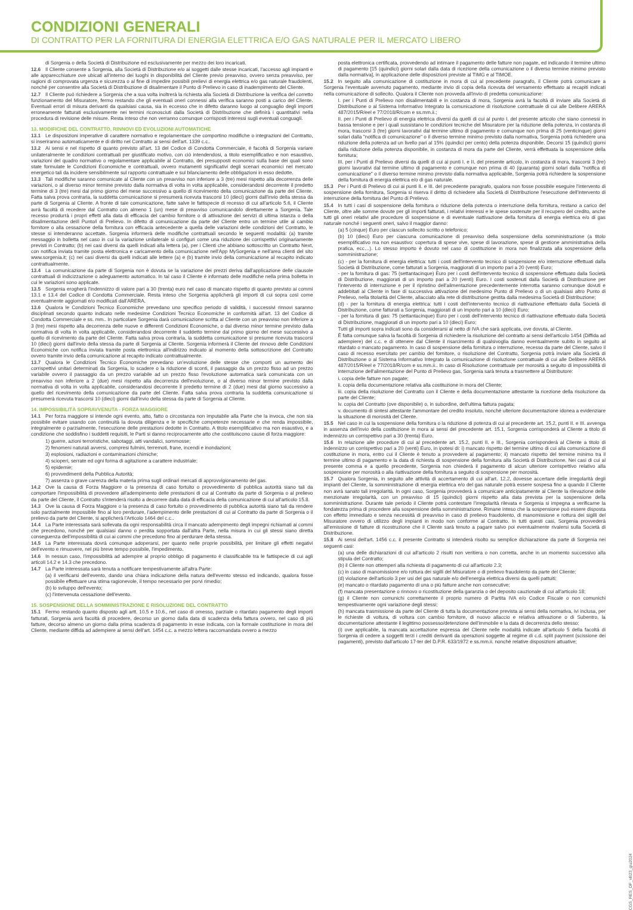CONDIZIONI GENERALI
DI CONTRATTO PER LA FORNITURA DI ENERGIA ELETTRICA E/O GAS NATURALE PER IL MERCATO LIBERO
di Sorgenia o della Società di Distribuzione ed esclusivamente per mezzo dei loro incaricati.
12.6 Il Cliente consente a Sorgenia, alla Società di Distribuzione e/o ai soggetti dalle stesse incaricati, l'accesso agli impianti e alle apparecchiature ove ubicati all'interno dei luoghi in disponibilità del Cliente previo preavviso, ovvero senza preavviso, per ragioni di comprovata urgenza e sicurezza o al fine di impedire possibili prelievi di energia elettrica e/o gas naturale fraudolenti, nonché per consentire alla Società di Distribuzione di disalimentare il Punto di Prelievo in caso di inadempimento del Cliente.
12.7 Il Cliente può richiedere a Sorgenia che a sua volta inoltrerà la richiesta alla Società di Distribuzione la verifica del corretto funzionamento del Misuratore, fermo restando che gli eventuali oneri connessi alla verifica saranno posti a carico del Cliente. Eventuali errori di misura derivanti da qualsiasi causa, sia in eccesso che in difetto daranno luogo al conguaglio degli importi erroneamente fatturati esclusivamente nei termini riconosciuti dalla Società di Distribuzione che definirà i quantitativi nella procedura di revisione delle misure. Resta inteso che non verranno comunque corrisposti interessi sugli eventuali conguagli.
13. MODIFICHE DEL CONTRATTO, RINNOVI ED EVOLUZIONI AUTOMATICHE
13.1 Le disposizioni imperative di carattere normativo e regolamentare che comportino modifiche o integrazioni del Contratto, si inseriranno automaticamente e di diritto nel Contratto ai sensi dell'art. 1339 c.c..
13.2 Ai sensi e nel rispetto di quanto previsto all'art. 13 del Codice di Condotta Commerciale, è facoltà di Sorgenia variare unilateralmente le condizioni contrattuali per giustificato motivo, con ciò intendendosi, a titolo esemplificativo e non esaustivo, variazioni del quadro normativo o regolamentare applicabile al Contratto, dei presupposti economici sulla base dei quali sono state formulate le Condizioni Economiche e contrattuali, ovvero mutamenti significativi degli scenari economici nel mercato energetico tali da incidere sensibilmente sul rapporto contrattuale e sul bilanciamento delle obbligazioni in esso dedotte.
13.3 Tali modifiche saranno comunicate al Cliente con un preavviso non inferiore a 3 (tre) mesi rispetto alla decorrenza delle variazioni, o al diverso minor termine previsto dalla normativa di volta in volta applicabile, considerandosi decorrente il predetto termine di 3 (tre) mesi dal primo giorno del mese successivo a quello di ricevimento della comunicazione da parte del Cliente. Fatta salva prova contraria, la suddetta comunicazione si presumerà ricevuta trascorsi 10 (dieci) giorni dall'invio della stessa da parte di Sorgenia al Cliente. A fronte di tale comunicazione, fatte salve le fattispecie di recesso di cui all'articolo 5.6, il Cliente avrà facoltà di recedere dal Contratto con almeno 1 (un) mese di preavviso comunicandolo direttamente a Sorgenia. Tale recesso produrrà i propri effetti alla data di efficacia del cambio fornitore o di attivazione dei servizi di ultima istanza o della disalimentazione del/i Punto/i di Prelievo. In difetto di comunicazione da parte del Cliente entro un termine utile al cambio fornitore o alla cessazione della fornitura con efficacia antecedente a quella delle variazioni delle condizioni del Contratto, le stesse si intenderanno accettate. Sorgenia informerà delle modifiche contrattuali secondo le seguenti modalità: (a) tramite messaggio in bolletta nel caso in cui la variazione unilaterale si configuri come una riduzione dei corrispettivi originariamente previsti in Contratto; (b) nei casi diversi da quelli indicati alla lettera (a), per i Clienti che abbiano sottoscritto un Contratto Next, con notifica inviata tramite posta elettronica e caricamento della comunicazione nell'App MySorgenia e nell'area clienti del sito www.sorgenia.it; (c) nei casi diversi da quelli indicati alle lettere (a) e (b) tramite invio della comunicazione al recapito indicato contrattualmente.
13.4 La comunicazione da parte di Sorgenia non è dovuta se la variazione dei prezzi deriva dall'applicazione delle clausole contrattuali di indicizzazione o adeguamento automatico. In tal caso il Cliente è informato delle modifiche nella prima bolletta in cui le variazioni sono applicate.
13.5 Sorgenia erogherà l'indennizzo di valore pari a 30 (trenta) euro nel caso di mancato rispetto di quanto previsto ai commi 13.1 e 13.4 del Codice di Condotta Commerciale. Resta inteso che Sorgenia applicherà gli importi di cui sopra così come eventualmente aggiornati e/o modificati dall'ARERA.
13.6 Qualora le Condizioni Tecnico Economiche prevedano uno specifico periodo di validità, i successivi rinnovi saranno disciplinati secondo quanto indicato nelle medesime Condizioni Tecnico Economiche in conformità all'art. 13 del Codice di Condotta Commerciale e ss. mm.. In particolare Sorgenia darà comunicazione scritta al Cliente con un preavviso non inferiore a 3 (tre) mesi rispetto alla decorrenza delle nuove e differenti Condizioni Economiche, o dal diverso minor termine previsto dalla normativa di volta in volta applicabile, considerandosi decorrente il suddetto termine dal primo giorno del mese successivo a quello di ricevimento da parte del Cliente. Fatta salva prova contraria, la suddetta comunicazione si presume ricevuta trascorsi 10 (dieci) giorni dall'invio della stessa da parte di Sorgenia al Cliente. Sorgenia informerà il Cliente del rinnovo delle Condizioni Economiche con notifica inviata tramite posta elettronica all'indirizzo indicato al momento della sottoscrizione del Contratto ovvero tramite invio della comunicazione al recapito indicato contrattualmente.
13.7 Qualora le Condizioni Tecnico Economiche prevedano un'evoluzione delle stesse che comporti un aumento dei corrispettivi unitari determinati da Sorgenia, lo scadere o la riduzione di sconti, il passaggio da un prezzo fisso ad un prezzo variabile ovvero il passaggio da un prezzo variabile ad un prezzo fisso l'evoluzione automatica sarà comunicata con un preavviso non inferiore a 2 (due) mesi rispetto alla decorrenza dell'evoluzione, o al diverso minor termine previsto dalla normativa di volta in volta applicabile, considerandosi decorrente il predetto termine di 2 (due) mesi dal giorno successivo a quello del ricevimento della comunicazione da parte del Cliente. Fatta salva prova contraria la suddetta comunicazione si presumerà ricevuta trascorsi 10 (dieci) giorni dall'invio della stessa da parte di Sorgenia al Cliente.
14. IMPOSSIBILITÀ SOPRAVVENUTA - FORZA MAGGIORE
14.1 Per forza maggiore si intende ogni evento, atto, fatto o circostanza non imputabile alla Parte che la invoca, che non sia possibile evitare usando con continuità la dovuta diligenza e le specifiche competenze necessarie e che renda impossibile, integralmente o parzialmente, l'esecuzione delle prestazioni dedotte in Contratto. A titolo esemplificativo ma non esaustivo, e a condizione che soddisfino i suddetti requisiti, le Parti si danno reciprocamente atto che costituiscono cause di forza maggiore:
1) guerre, azioni terroristiche, sabotaggi, atti vandalici, sommosse;
2) fenomeni naturali avversi, compresi fulmini, terremoti, frane, incendi e inondazioni;
3) esplosioni, radiazioni e contaminazioni chimiche;
4) scioperi, serrate ed ogni forma di agitazione a carattere industriale;
5) epidemie;
6) provvedimenti della Pubblica Autorità;
7) assenza o grave carenza della materia prima sugli ordinari mercati di approvvigionamento del gas.
14.2 Ove la causa di Forza Maggiore o la presenza di caso fortuito o provvedimento di pubblica autorità siano tali da comportare l'impossibilità di provvedere all'adempimento delle prestazioni di cui al Contratto da parte di Sorgenia o al prelievo da parte del Cliente, il Contratto s'intenderà risolto a decorrere dalla data di efficacia della comunicazione di cui all'articolo 15.8.
14.3 Ove la causa di Forza Maggiore o la presenza di caso fortuito o provvedimento di pubblica autorità siano tali da rendere solo parzialmente impossibile fino al loro perdurare, l'adempimento delle prestazioni di cui al Contratto da parte di Sorgenia o il prelievo da parte del Cliente, si applicherà l'Articolo 1464 del c.c..
14.4 La Parte interessata sarà sollevata da ogni responsabilità circa il mancato adempimento degli impegni richiamati ai commi che precedono, nonché per qualsiasi danno o perdita sopportata dall'altra Parte, nella misura in cui gli stessi siano diretta conseguenza dell'impossibilità di cui ai commi che precedono fino al perdurare della stessa.
14.5 La Parte interessata dovrà comunque adoperarsi, per quanto nelle proprie possibilità, per limitare gli effetti negativi dell'evento e rimuovere, nel più breve tempo possibile, l'impedimento.
14.6 In nessun caso, l'impossibilità ad adempire al proprio obbligo di pagamento è classificabile tra le fattispecie di cui agli articoli 14.2 e 14.3 che precedono.
14.7 La Parte interessata sarà tenuta a notificare tempestivamente all'altra Parte:
(a) il verificarsi dell'evento, dando una chiara indicazione della natura dell'evento stesso ed indicando, qualora fosse possibile effettuare una stima ragionevole, il tempo necessario per porvi rimedio;
(b) lo sviluppo dell'evento;
(c) l'intervenuta cessazione dell'evento.
15. SOSPENSIONE DELLA SOMMINISTRAZIONE E RISOLUZIONE DEL CONTRATTO
15.1 Fermo restando quanto disposto agli artt. 10.5 e 10.6., nel caso di omesso, parziale o ritardato pagamento degli importi fatturati, Sorgenia avrà facoltà di procedere, decorso un giorno dalla data di scadenza della fattura ovvero, nel caso di più fatture, decorso almeno un giorno dalla prima scadenza di pagamento in esse indicata, con la formale costituzione in mora del Cliente, mediante diffida ad adempiere ai sensi dell'art. 1454 c.c. a mezzo lettera raccomandata ovvero a mezzo
posta elettronica certificata, provvedendo ad intimare il pagamento delle fatture non pagate, ed indicando il termine ultimo di pagamento [15 (quindici) giorni solari dalla data di ricezione della comunicazione o il diverso termine minimo previsto dalla normativa], in applicazione delle disposizioni previste al TIMG e al TIMOE.
15.2 In seguito alla comunicazione di costituzione in mora di cui al precedente paragrafo, il Cliente potrà comunicare a Sorgenia l'eventuale avvenuto pagamento, mediante invio di copia della ricevuta del versamento effettuato ai recapiti indicati nella comunicazione di sollecito. Qualora il Cliente non provveda all'invio di predetta comunicazione:
I. per i Punti di Prelievo non disalimentabili e in costanza di mora, Sorgenia avrà la facoltà di inviare alla Società di Distribuzione o al Sistema Informativo Integrato la comunicazione di risoluzione contrattuale di cui alle Delibere ARERA 487/2015/R/eel e 77/2018/R/com e ss.mm.ii.;
II. per i Punti di Prelievo di energia elettrica diversi da quelli di cui al punto I. del presente articolo che siano connessi in bassa tensione e per i quali sussistano le condizioni tecniche del Misuratore per la riduzione della potenza, in costanza di mora, trascorsi 3 (tre) giorni lavorativi dal termine ultimo di pagamento e comunque non prima di 25 (venticinque) giorni solari dalla "notifica di comunicazione" o il diverso termine minimo previsto dalla normativa, Sorgenia potrà richiedere una riduzione della potenza ad un livello pari al 15% (quindici per cento) della potenza disponibile. Decorsi 15 (quindici) giorni dalla riduzione della potenza disponibile, in costanza di mora da parte del Cliente, verrà effettuata la sospensione della fornitura;
III. per i Punti di Prelievo diversi da quelli di cui ai punti I. e II. del presente articolo, in costanza di mora, trascorsi 3 (tre) giorni lavorativi dal termine ultimo di pagamento e comunque non prima di 40 (quaranta) giorni solari dalla "notifica di comunicazione" o il diverso termine minimo previsto dalla normativa applicabile, Sorgenia potrà richiedere la sospensione della fornitura di energia elettrica e/o di gas naturale.
15.3 Per i Punti di Prelievo di cui ai punti II. e III. del precedente paragrafo, qualora non fosse possibile eseguire l'intervento di sospensione della fornitura, Sorgenia si riserva il diritto di richiedere alla Società di Distribuzione l'esecuzione dell'intervento di interruzione della fornitura del Punto di Prelievo.
15.4 In tutti i casi di sospensione della fornitura o riduzione della potenza o interruzione della fornitura, restano a carico del Cliente, oltre alle somme dovute per gli importi fatturati, i relativi interessi e le spese sostenute per il recupero del credito, anche tutti gli oneri relativi alle procedure di sospensione e di eventuale riattivazione della fornitura di energia elettrica e/o di gas naturale nonché i seguenti oneri, salvo il maggior danno:
(a) 5 (cinque) Euro per ciascun sollecito scritto o telefonico;
(b) 10 (dieci) Euro per ciascuna comunicazione di preavviso della sospensione della somministrazione (a titolo esemplificativo ma non esaustivo: copertura di spese vive, spese di lavorazione, spese di gestione amministrativa della pratica, ecc…). Lo stesso importo è dovuto nel caso di costituzione in mora non finalizzata alla sospensione della somministrazione;
(c) - per la fornitura di energia elettrica: tutti i costi dell'intervento tecnico di sospensione e/o interruzione effettuati dalla Società di Distribuzione, come fatturati a Sorgenia, maggiorati di un importo pari a 20 (venti) Euro;
- per la fornitura di gas: 75 (settantacinque) Euro per i costi dell'intervento tecnico di sospensione effettuato dalla Società di Distribuzione, maggiorati di un importo pari a 20 (venti) Euro. I costi sostenuti dalla Società di Distribuzione per l'intervento di interruzione e per il ripristino dell'alimentazione precedentemente interrotta saranno comunque dovuti e addebitati al Cliente in fase di successiva attivazione del medesimo Punto di Prelievo o di un qualsiasi altro Punto di Prelievo, nella titolarità del Cliente, allacciato alla rete di distribuzione gestita dalla medesima Società di Distribuzione;
(d) - per la fornitura di energia elettrica: tutti i costi dell'intervento tecnico di riattivazione effettuato dalla Società di Distribuzione, come fatturati a Sorgenia, maggiorati di un importo pari a 10 (dieci) Euro;
- per la fornitura di gas: 75 (settantacinque) Euro per i costi dell'intervento tecnico di riattivazione effettuato dalla Società di Distribuzione, maggiorati di un importo pari a 10 (dieci) Euro;
Tutti gli importi sopra indicati sono da considerarsi al netto di IVA che sarà applicata, ove dovuta, al Cliente.
È fatta comunque salva la facoltà di Sorgenia di richiedere la risoluzione del contratto ai sensi dell'articolo 1454 (Diffida ad adempiere) del c.c. e di ottenere dal Cliente il risarcimento di qualsivoglia danno eventualmente subito in seguito al ritardato o mancato pagamento. In caso di sospensione della fornitura o interruzione, recesso da parte del Cliente, salvo il caso di recesso esercitato per cambio del fornitore, o risoluzione del Contratto, Sorgenia potrà inviare alla Società di Distribuzione o al Sistema Informativo Integrato la comunicazione di risoluzione contrattuale di cui alle Delibere ARERA 487/2015/R/eel e 77/2018/R/com e ss.mm.ii.. In caso di Risoluzione contrattuale per morosità a seguito di impossibilità di interruzione dell'alimentazione del Punto di Prelievo gas, Sorgenia sarà tenuta a trasmettere al Distributore:
i. copia delle fatture non pagate;
ii. copia della documentazione relativa alla costituzione in mora del Cliente;
iii. copia della risoluzione del Contratto con il Cliente e della documentazione attestante la ricezione della risoluzione da parte del Cliente;
iv. copia del Contratto (ove disponibile) o, in subordine, dell'ultima fattura pagata;
v. documento di sintesi attestante l'ammontare del credito insoluto, nonché ulteriore documentazione idonea a evidenziare la situazione di morosità del Cliente.
15.5 Nel caso in cui la sospensione della fornitura o la riduzione di potenza di cui al precedente art. 15.2, punti II. e III. avvenga in assenza dell'invio della costituzione in mora ai sensi del precedente art. 15.1, Sorgenia corrisponderà al Cliente a titolo di indennizzo un corrispettivo pari a 30 (trenta) Euro.
15.6 In relazione alle procedure di cui al precedente art. 15.2, punti II. e III., Sorgenia corrisponderà al Cliente a titolo di indennizzo un corrispettivo pari a 20 (venti) Euro, in ipotesi di: i) mancato rispetto del termine ultimo di cui alla comunicazione di costituzione in mora, entro cui il Cliente è tenuto a provvedere al pagamento; ii) mancato rispetto del termine minimo tra il termine ultimo di pagamento e la data di richiesta di sospensione della fornitura alla Società di Distribuzione. Nei casi di cui al presente comma e a quello precedente, Sorgenia non chiederà il pagamento di alcun ulteriore corrispettivo relativo alla sospensione per morosità o alla riattivazione della fornitura a seguito di sospensione per morosità.
15.7 Qualora Sorgenia, in seguito alle attività di accertamento di cui all'art. 12.2, dovesse accertare delle irregolarità degli impianti del Cliente, la somministrazione di energia elettrica e/o del gas naturale potrà essere sospesa fino a quando il Cliente non avrà sanato tali irregolarità. In ogni caso, Sorgenia provvederà a comunicare anticipatamente al Cliente la rilevazione delle menzionate irregolarità, con un preavviso di 15 (quindici) giorni rispetto alla data prevista per la sospensione della somministrazione. Durante tale periodo il Cliente potrà contestare l'irregolarità rilevata e Sorgenia si impegna a verificarne la fondatezza prima di procedere alla sospensione della somministrazione. Rimane inteso che la sospensione può essere disposta con effetto immediato e senza necessità di preavviso in caso di prelievo fraudolento, di manomissione e rottura dei sigilli del Misuratore ovvero di utilizzo degli impianti in modo non conforme al Contratto. In tutti questi casi, Sorgenia provvederà all'emissione di fatture di ricostruzione che il Cliente sarà tenuto a pagare salvo poi eventualmente rivalersi sulla Società di Distribuzione.
15.8 Ai sensi dell'art. 1456 c.c. il presente Contratto si intenderà risolto su semplice dichiarazione da parte di Sorgenia nei seguenti casi:
(a) una delle dichiarazioni di cui all'articolo 2 risulti non veritiera o non corretta, anche in un momento successivo alla stipula del Contratto;
(b) il Cliente non ottemperi alla richiesta di pagamento di cui all'articolo 2.3;
(c) in caso di manomissione e/o rottura dei sigilli del Misuratore o di prelievo fraudolento da parte del Cliente;
(d) violazione dell'articolo 3 per usi del gas naturale e/o dell'energia elettrica diversi da quelli pattuiti;
(e) mancato o ritardato pagamento di una o più fatture anche non consecutive;
(f) mancata presentazione o rinnovo o ricostituzione della garanzia o del deposito cauzionale di cui all'articolo 18;
(g) il Cliente non comunichi correttamente il proprio numero di Partita IVA e/o Codice Fiscale o non comunichi tempestivamente ogni variazione degli stessi;
(h) mancata trasmissione da parte del Cliente di tutta la documentazione prevista ai sensi della normativa, ivi inclusa, per le richieste di voltura, di voltura con cambio fornitore, di nuovo allaccio e relativa attivazione o di Subentro, la documentazione attestante il legittimo possesso/detenzione dell'immobile e la data di decorrenza dello stesso;
(i) ove applicabile, la mancata accettazione espressa del Cliente nelle modalità indicate all'articolo 5 della facoltà di Sorgenia di cedere a soggetti terzi i crediti derivanti da operazioni soggette al regime di c.d. split payment (scissione dei pagamenti), previsto dall'articolo 17-ter del D.P.R. 633/1972 e ss.mm.ii. nonché relative disposizioni attuative;
CGS_RES_DF_vB23_giu2024